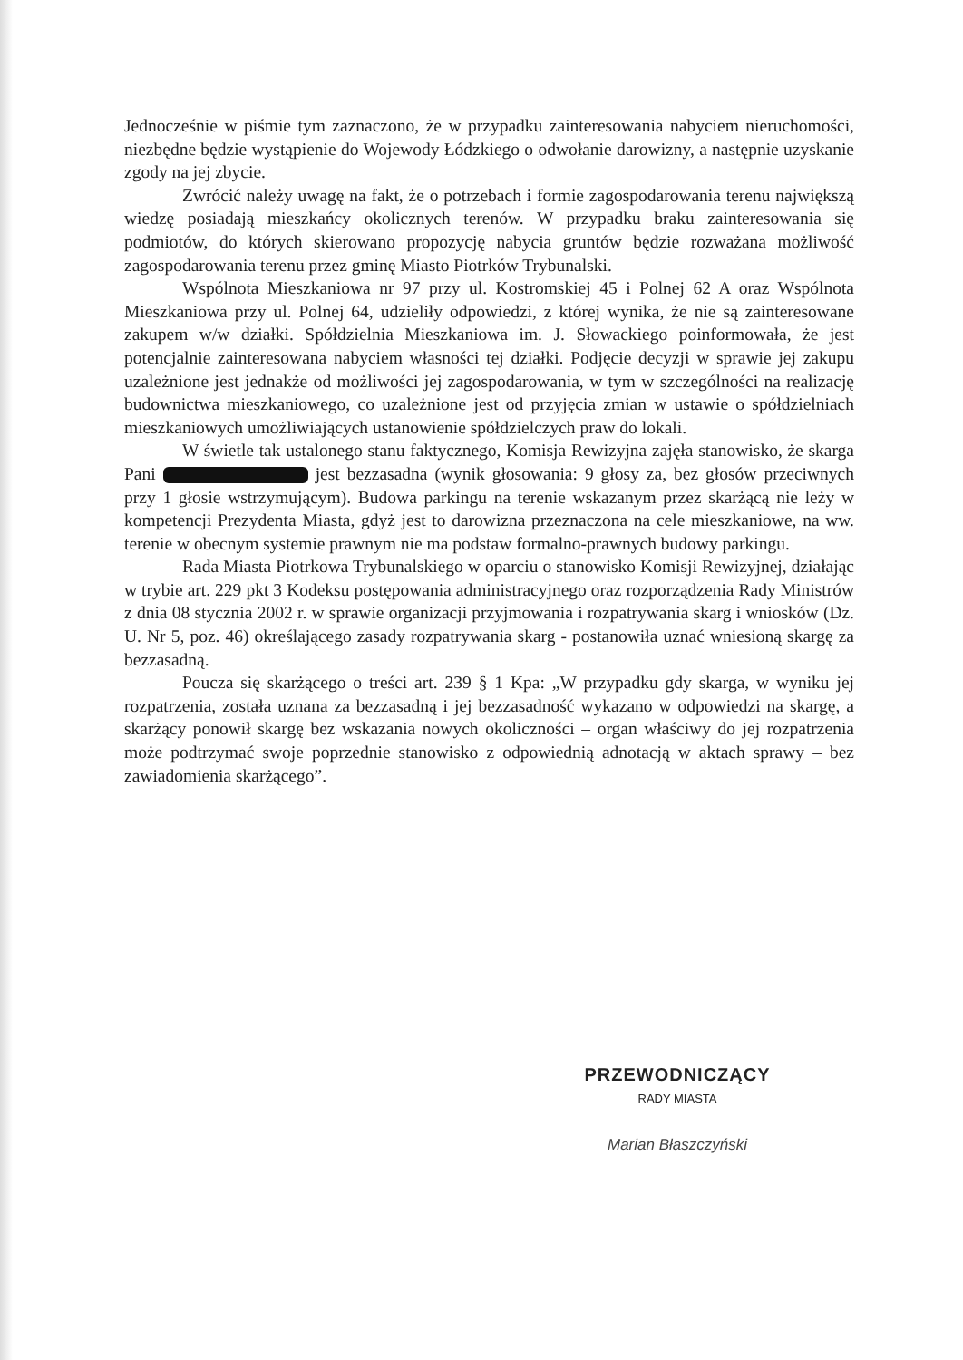Jednocześnie w piśmie tym zaznaczono, że w przypadku zainteresowania nabyciem nieruchomości, niezbędne będzie wystąpienie do Wojewody Łódzkiego o odwołanie darowizny, a następnie uzyskanie zgody na jej zbycie.
Zwrócić należy uwagę na fakt, że o potrzebach i formie zagospodarowania terenu największą wiedzę posiadają mieszkańcy okolicznych terenów. W przypadku braku zainteresowania się podmiotów, do których skierowano propozycję nabycia gruntów będzie rozważana możliwość zagospodarowania terenu przez gminę Miasto Piotrków Trybunalski.
Wspólnota Mieszkaniowa nr 97 przy ul. Kostromskiej 45 i Polnej 62 A oraz Wspólnota Mieszkaniowa przy ul. Polnej 64, udzieliły odpowiedzi, z której wynika, że nie są zainteresowane zakupem w/w działki. Spółdzielnia Mieszkaniowa im. J. Słowackiego poinformowała, że jest potencjalnie zainteresowana nabyciem własności tej działki. Podjęcie decyzji w sprawie jej zakupu uzależnione jest jednakże od możliwości jej zagospodarowania, w tym w szczególności na realizację budownictwa mieszkaniowego, co uzależnione jest od przyjęcia zmian w ustawie o spółdzielniach mieszkaniowych umożliwiających ustanowienie spółdzielczych praw do lokali.
W świetle tak ustalonego stanu faktycznego, Komisja Rewizyjna zajęła stanowisko, że skarga Pani jest bezzasadna (wynik głosowania: 9 głosy za, bez głosów przeciwnych przy 1 głosie wstrzymującym). Budowa parkingu na terenie wskazanym przez skarżącą nie leży w kompetencji Prezydenta Miasta, gdyż jest to darowizna przeznaczona na cele mieszkaniowe, na ww. terenie w obecnym systemie prawnym nie ma podstaw formalno-prawnych budowy parkingu.
Rada Miasta Piotrkowa Trybunalskiego w oparciu o stanowisko Komisji Rewizyjnej, działając w trybie art. 229 pkt 3 Kodeksu postępowania administracyjnego oraz rozporządzenia Rady Ministrów z dnia 08 stycznia 2002 r. w sprawie organizacji przyjmowania i rozpatrywania skarg i wniosków (Dz. U. Nr 5, poz. 46) określającego zasady rozpatrywania skarg - postanowiła uznać wniesioną skargę za bezzasadną.
Poucza się skarżącego o treści art. 239 § 1 Kpa: „W przypadku gdy skarga, w wyniku jej rozpatrzenia, została uznana za bezzasadną i jej bezzasadność wykazano w odpowiedzi na skargę, a skarżący ponowił skargę bez wskazania nowych okoliczności – organ właściwy do jej rozpatrzenia może podtrzymać swoje poprzednie stanowisko z odpowiednią adnotacją w aktach sprawy – bez zawiadomienia skarżącego”.
PRZEWODNICZĄCY
RADY MIASTA
Marian Błaszczyński